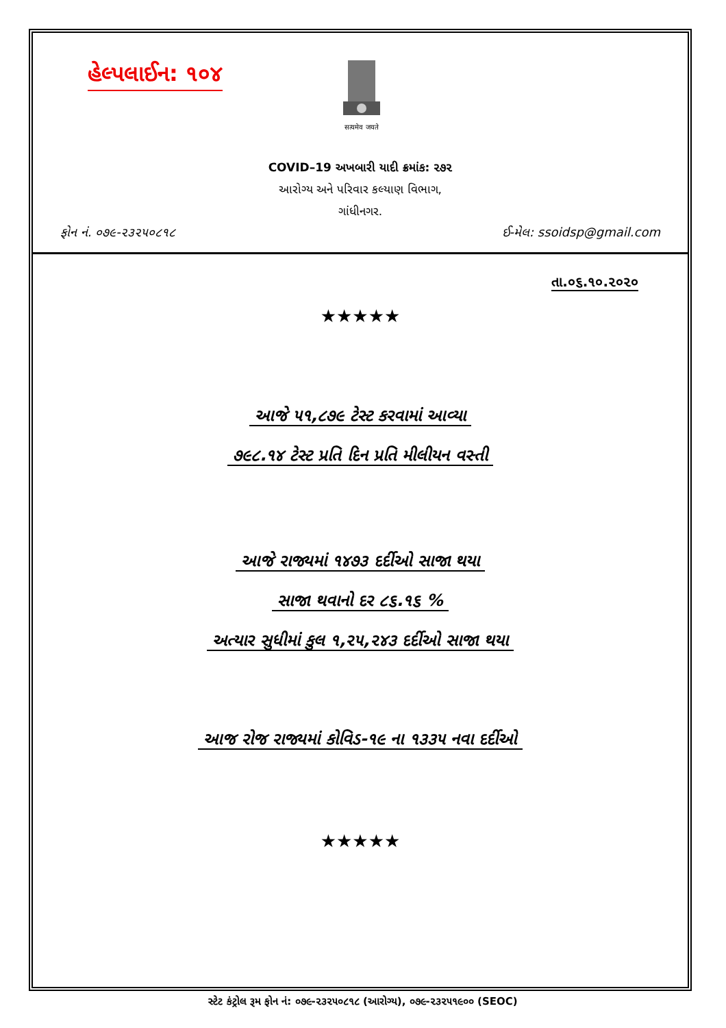હેલ્પલાઈન: ૧૦૪
सत्यमेव जयते
COVID–19 અખબારી યાદી ક્રમાંક: ૨૭૨
આરોગ્ય અને પરિવાર કલ્યાણ વિભાગ,
ગાંધીનગર.
ફોન નં. ૦૭૯-૨૩૨૫૦૮૧૮ ઈ-મેલ: ssoidsp@gmail.com
તા.૦૬.૧૦.૨૦૨૦
★★★★★
આજે ૫૧,૮૭૯ ટેસ્ટ કરવામાં આવ્યા
૭૯૮.૧૪ ટેસ્ટ પ્રતિ દિન પ્રતિ મીલીયન વસ્તી
આજે રાજ્યમાં ૧૪૭૩ દર્દીઓ સાજા થયા
સાજા થવાનો દર ૮૬.૧૬ %
અત્યાર સુધીમાં કુલ ૧,૨૫,૨૪૩ દર્દીઓ સાજા થયા
આજ રોજ રાજ્યમાં કોવિડ-૧૯ ના ૧૩૩૫ નવા દર્દીઓ
★★★★★
સ્ટેટ કંટ્રોલ રૂમ ફોન નં: ૦૭૯-૨૩૨૫૦૮૧૮ (આરોગ્ય), ૦૭૯-૨૩૨૫૧૯૦૦ (SEOC)